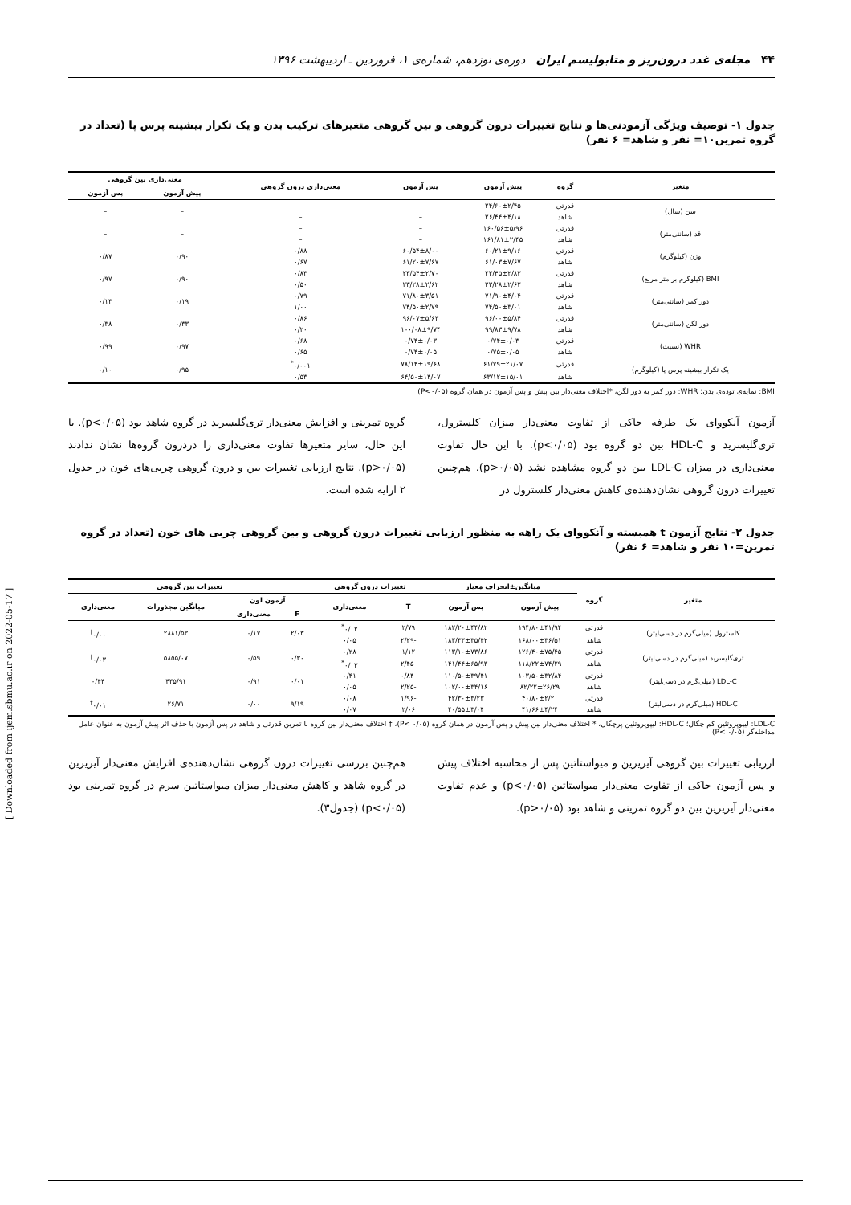۴۴ مجله‌ی غدد درون‌ریز و متابولیسم ایران دوره‌ی نوزدهم، شماره‌ی ۱، فروردین ـ اردیبهشت ۱۳۹۶
جدول ۱- توصیف ویژگی آزمودنی‌ها و نتایج تغییرات درون گروهی و بین گروهی متغیرهای ترکیب بدن و یک تکرار بیشینه پرس پا (تعداد در گروه تمرین۱۰= نفر و شاهد= ۶ نفر)
| متغیر | گروه | پیش آزمون | پس آزمون | معنی‌داری درون گروهی | معنی‌داری بین گروهی | |
| --- | --- | --- | --- | --- | --- | --- |
| | | | | | پیش آزمون | پس آزمون |
| سن (سال) | قدرتی | ۲۴/۶۰±۲/۴۵ | – | – | – | – |
| | شاهد | ۲۶/۴۴±۴/۱۸ | – | – | | |
| قد (سانتی‌متر) | قدرتی | ۱۶۰/۵۶±۵/۹۶ | – | – | – | – |
| | شاهد | ۱۶۱/۸۱±۲/۴۵ | – | – | | |
| وزن (کیلوگرم) | قدرتی | ۶۰/۲۱±۹/۱۶ | ۶۰/۵۴±۸/۰۰ | ۰/۸۸ | ۰/۹۰ | ۰/۸۷ |
| | شاهد | ۶۱/۰۳±۷/۶۷ | ۶۱/۲۰±۷/۶۷ | ۰/۶۷ | | |
| BMI (کیلوگرم بر متر مربع) | قدرتی | ۲۳/۴۵±۲/۸۳ | ۲۳/۵۴±۲/۷۰ | ۰/۸۳ | ۰/۹۰ | ۰/۹۷ |
| | شاهد | ۲۳/۲۸±۲/۶۲ | ۲۳/۲۸±۲/۶۲ | ۰/۵۰ | | |
| دور کمر (سانتی‌متر) | قدرتی | ۷۱/۹۰±۴/۰۴ | ۷۱/۸۰±۳/۵۱ | ۰/۷۹ | ۰/۱۹ | ۰/۱۳ |
| | شاهد | ۷۴/۵۰±۳/۰۱ | ۷۴/۵۰±۲/۷۹ | ۱/۰۰ | | |
| دور لگن (سانتی‌متر) | قدرتی | ۹۶/۰۰±۵/۸۴ | ۹۶/۰۷±۵/۶۳ | ۰/۸۶ | ۰/۳۳ | ۰/۳۸ |
| | شاهد | ۹۹/۸۳±۹/۷۸ | ۱۰۰/۰۸±۹/۷۴ | ۰/۲۰ | | |
| WHR (نسبت) | قدرتی | ۰/۷۴±۰/۰۳ | ۰/۷۴±۰/۰۳ | ۰/۶۸ | ۰/۹۷ | ۰/۹۹ |
| | شاهد | ۰/۷۵±۰/۰۵ | ۰/۷۴±۰/۰۵ | ۰/۶۵ | | |
| یک تکرار بیشینه پرس پا (کیلوگرم) | قدرتی | ۶۱/۷۹±۲۱/۰۷ | ۷۸/۱۴±۱۹/۶۸ | ۰/۰۰۱<sup>*</sup> | ۰/۹۵ | ۰/۱۰ |
| | شاهد | ۶۳/۱۲±۱۵/۰۱ | ۶۴/۵۰±۱۴/۰۷ | ۰/۵۳ | | |
BMI: نمایه‌ی توده‌ی بدن؛ WHR: دور کمر به دور لگن، *اختلاف معنی‌دار بین پیش و پس آزمون در همان گروه (P<۰/۰۵)
آزمون آنکووای یک طرفه حاکی از تفاوت معنی‌دار میزان کلسترول، تری‌گلیسرید و HDL-C بین دو گروه بود (p<۰/۰۵). با این حال تفاوت معنی‌داری در میزان LDL-C بین دو گروه مشاهده نشد (p>۰/۰۵). هم‌چنین تغییرات درون گروهی نشان‌دهنده‌ی کاهش معنی‌دار کلسترول در
گروه تمرینی و افزایش معنی‌دار تری‌گلیسرید در گروه شاهد بود (p<۰/۰۵). با این حال، سایر متغیرها تفاوت معنی‌داری را دردرون گروه‌ها نشان ندادند (p>۰/۰۵). نتایج ارزیابی تغییرات بین و درون گروهی چربی‌های خون در جدول ۲ ارایه شده است.
جدول ۲- نتایج آزمون t همبسته و آنکووای یک راهه به منظور ارزیابی تغییرات درون گروهی و بین گروهی چربی های خون (تعداد در گروه تمرین=۱۰ نفر و شاهد= ۶ نفر)
| متغیر | گروه | میانگین±انحراف معیار | | تغییرات درون گروهی | | تغییرات بین گروهی | | | |
| --- | --- | --- | --- | --- | --- | --- | --- | --- | --- |
| | | پیش آزمون | پس آزمون | T | معنی‌داری | آزمون لون | | میانگین مجذورات | معنی‌داری |
| | | | | | | F | معنی‌داری | | |
| کلسترول (میلی‌گرم در دسی‌لیتر) | قدرتی | ۱۹۴/۸۰±۴۱/۹۴ | ۱۸۲/۲۰±۴۴/۸۲ | ۲/۷۹ | ۰/۰۲<sup>*</sup> | ۲/۰۳ | ۰/۱۷ | ۲۸۸۱/۵۳ | ۰/۰۰<sup>†</sup> |
| | شاهد | ۱۶۸/۰۰±۳۶/۵۱ | ۱۸۳/۳۳±۳۵/۴۲ | -۲/۲۹ | ۰/۰۵ | | | | |
| تری‌گلیسرید (میلی‌گرم در دسی‌لیتر) | قدرتی | ۱۲۶/۴۰±۷۵/۴۵ | ۱۱۳/۱۰±۷۳/۸۶ | ۱/۱۲ | ۰/۲۸ | ۰/۳۰ | ۰/۵۹ | ۵۸۵۵/۰۷ | ۰/۰۳<sup>†</sup> |
| | شاهد | ۱۱۸/۲۲±۷۴/۲۹ | ۱۴۱/۴۴±۶۵/۹۳ | -۲/۴۵ | ۰/۰۳<sup>*</sup> | | | | |
| LDL-C (میلی‌گرم در دسی‌لیتر) | قدرتی | ۱۰۳/۵۰±۳۲/۸۴ | ۱۱۰/۵۰±۳۹/۴۱ | -۰/۸۴ | ۰/۴۱ | ۰/۰۱ | ۰/۹۱ | ۴۳۵/۹۱ | ۰/۴۴ |
| | شاهد | ۸۲/۲۲±۲۶/۲۹ | ۱۰۲/۰۰±۳۴/۱۶ | -۲/۲۵ | ۰/۰۵ | | | | |
| HDL-C (میلی‌گرم در دسی‌لیتر) | قدرتی | ۴۰/۸۰±۲/۲۰ | ۴۲/۳۰±۳/۲۳ | -۱/۹۶ | ۰/۰۸ | ۹/۱۹ | ۰/۰۰ | ۲۶/۷۱ | ۰/۰۱<sup>†</sup> |
| | شاهد | ۴۱/۶۶±۴/۲۴ | ۴۰/۵۵±۳/۰۴ | ۲/۰۶ | ۰/۰۷ | | | | |
LDL-C: لیپوپروتئین کم چگال؛ HDL-C: لیپوپروتئین پرچگال، * اختلاف معنی‌دار بین پیش و پس آزمون در همان گروه (P< ۰/۰۵)، † اختلاف معنی‌دار بین گروه با تمرین قدرتی و شاهد در پس آزمون با حذف اثر پیش آزمون به عنوان عامل مداخله‌گر (P< ۰/۰۵)
ارزیابی تغییرات بین گروهی آیریزین و میواستاتین پس از محاسبه اختلاف پیش و پس آزمون حاکی از تفاوت معنی‌دار میواستاتین (p<۰/۰۵) و عدم تفاوت معنی‌دار آیریزین بین دو گروه تمرینی و شاهد بود (p>۰/۰۵).
هم‌چنین بررسی تغییرات درون گروهی نشان‌دهنده‌ی افزایش معنی‌دار آیریزین در گروه شاهد و کاهش معنی‌دار میزان میواستاتین سرم در گروه تمرینی بود (p<۰/۰۵) (جدول۳).
[ Downloaded from ijem.sbmu.ac.ir on 2022-05-17 ]